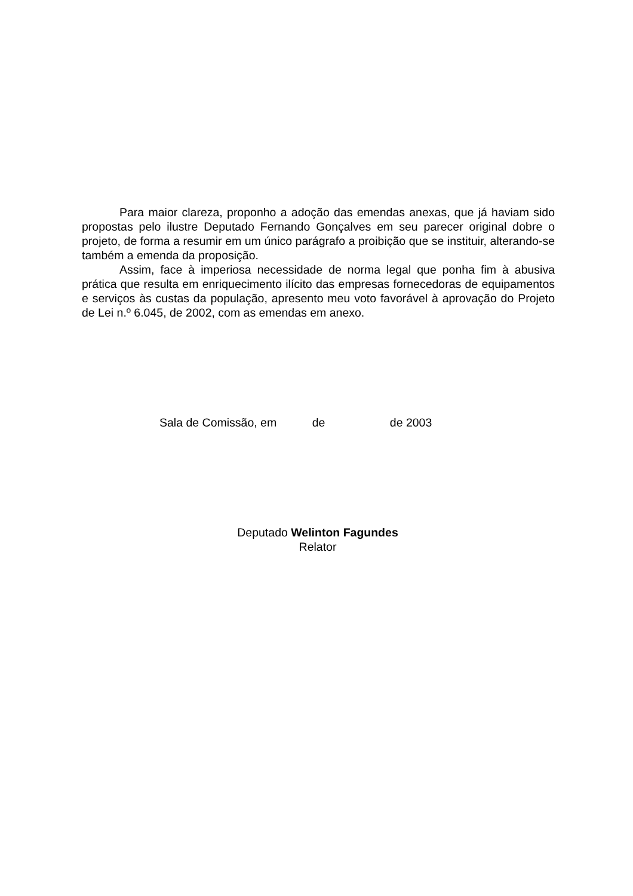Para maior clareza, proponho a adoção das emendas anexas, que já haviam sido propostas pelo ilustre Deputado Fernando Gonçalves em seu parecer original dobre o projeto, de forma a resumir em um único parágrafo a proibição que se instituir, alterando-se também a emenda da proposição.
Assim, face à imperiosa necessidade de norma legal que ponha fim à abusiva prática que resulta em enriquecimento ilícito das empresas fornecedoras de equipamentos e serviços às custas da população, apresento meu voto favorável à aprovação do Projeto de Lei n.º 6.045, de 2002, com as emendas em anexo.
Sala de Comissão, em de de 2003
Deputado Welinton Fagundes
Relator